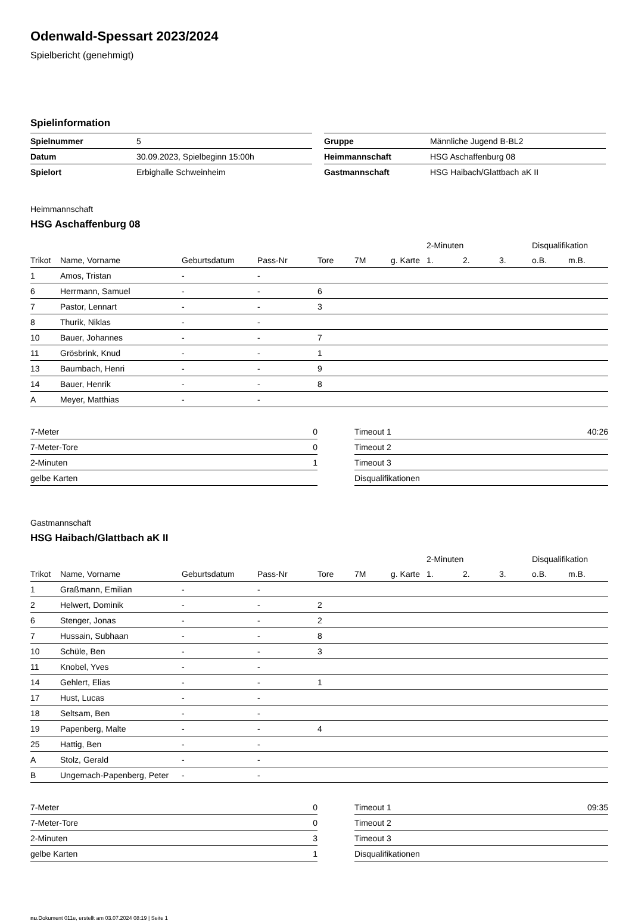Odenwald-Spessart 2023/2024
Spielbericht (genehmigt)
Spielinformation
| Spielnummer | 5 |
| Datum | 30.09.2023, Spielbeginn 15:00h |
| Spielort | Erbighalle Schweinheim |
| Gruppe | Männliche Jugend B-BL2 |
| Heimmannschaft | HSG Aschaffenburg 08 |
| Gastmannschaft | HSG Haibach/Glattbach aK II |
Heimmannschaft
HSG Aschaffenburg 08
| | | | | | | | 2-Minuten | | | Disqualifikation | |
| --- | --- | --- | --- | --- | --- | --- | --- | --- | --- | --- | --- |
| Trikot | Name, Vorname | Geburtsdatum | Pass-Nr | Tore | 7M | g. Karte | 1. | 2. | 3. | o.B. | m.B. |
| 1 | Amos, Tristan | - | - | | | | | | | | |
| 6 | Herrmann, Samuel | - | - | 6 | | | | | | | |
| 7 | Pastor, Lennart | - | - | 3 | | | | | | | |
| 8 | Thurik, Niklas | - | - | | | | | | | | |
| 10 | Bauer, Johannes | - | - | 7 | | | | | | | |
| 11 | Grösbrink, Knud | - | - | 1 | | | | | | | |
| 13 | Baumbach, Henri | - | - | 9 | | | | | | | |
| 14 | Bauer, Henrik | - | - | 8 | | | | | | | |
| A | Meyer, Matthias | - | - | | | | | | | | |
| 7-Meter | 0 |
| 7-Meter-Tore | 0 |
| 2-Minuten | 1 |
| gelbe Karten | |
| Timeout 1 | 40:26 |
| Timeout 2 | |
| Timeout 3 | |
| Disqualifikationen | |
Gastmannschaft
HSG Haibach/Glattbach aK II
| | | | | | | | 2-Minuten | | | Disqualifikation | |
| --- | --- | --- | --- | --- | --- | --- | --- | --- | --- | --- | --- |
| Trikot | Name, Vorname | Geburtsdatum | Pass-Nr | Tore | 7M | g. Karte | 1. | 2. | 3. | o.B. | m.B. |
| 1 | Graßmann, Emilian | - | - | | | | | | | | |
| 2 | Helwert, Dominik | - | - | 2 | | | | | | | |
| 6 | Stenger, Jonas | - | - | 2 | | | | | | | |
| 7 | Hussain, Subhaan | - | - | 8 | | | | | | | |
| 10 | Schüle, Ben | - | - | 3 | | | | | | | |
| 11 | Knobel, Yves | - | - | | | | | | | | |
| 14 | Gehlert, Elias | - | - | 1 | | | | | | | |
| 17 | Hust, Lucas | - | - | | | | | | | | |
| 18 | Seltsam, Ben | - | - | | | | | | | | |
| 19 | Papenberg, Malte | - | - | 4 | | | | | | | |
| 25 | Hattig, Ben | - | - | | | | | | | | |
| A | Stolz, Gerald | - | - | | | | | | | | |
| B | Ungemach-Papenberg, Peter | - | - | | | | | | | | |
| 7-Meter | 0 |
| 7-Meter-Tore | 0 |
| 2-Minuten | 3 |
| gelbe Karten | 1 |
| Timeout 1 | 09:35 |
| Timeout 2 | |
| Timeout 3 | |
| Disqualifikationen | |
nu.Dokument 011e, erstellt am 03.07.2024 08:19 | Seite 1